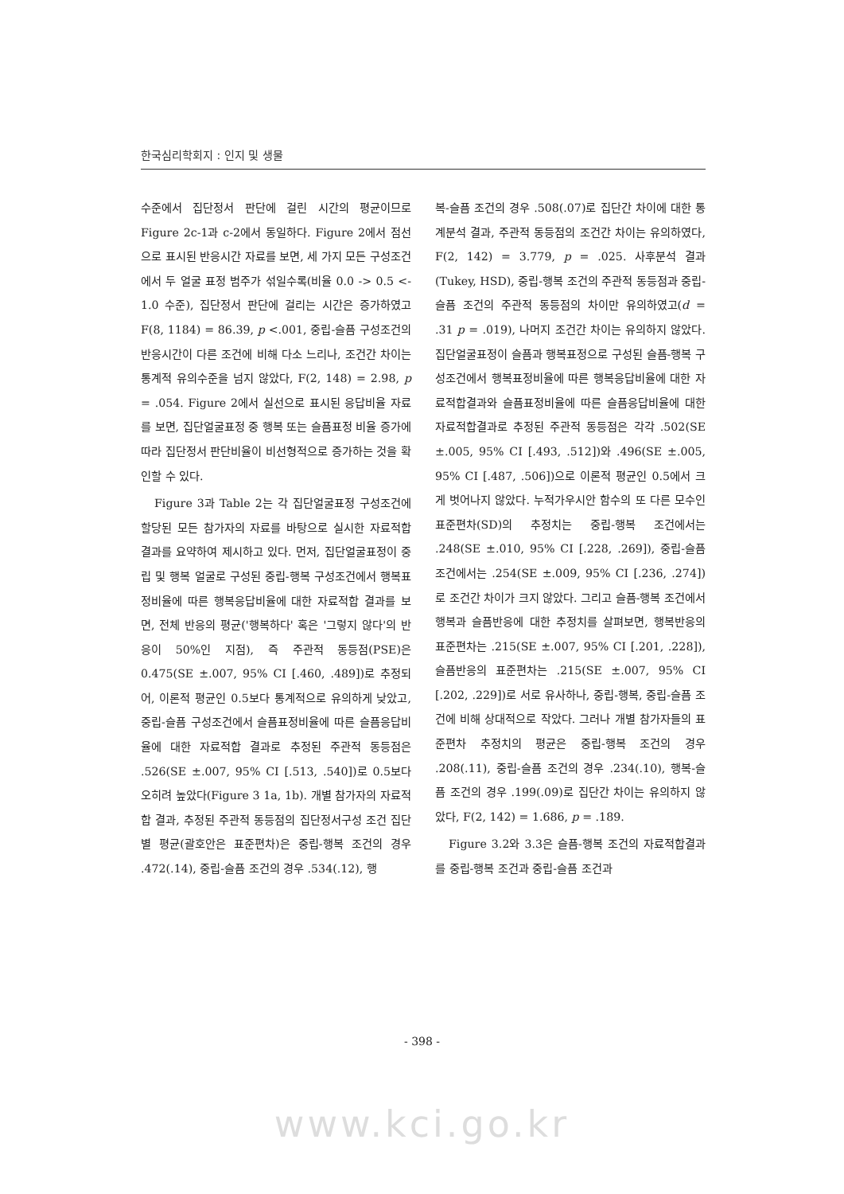한국심리학회지 : 인지 및 생물
수준에서 집단정서 판단에 걸린 시간의 평균이므로 Figure 2c-1과 c-2에서 동일하다. Figure 2에서 점선으로 표시된 반응시간 자료를 보면, 세 가지 모든 구성조건에서 두 얼굴 표정 범주가 섞일수록(비율 0.0 -> 0.5 <- 1.0 수준), 집단정서 판단에 걸리는 시간은 증가하였고 F(8, 1184) = 86.39, p <.001, 중립-슬픔 구성조건의 반응시간이 다른 조건에 비해 다소 느리나, 조건간 차이는 통계적 유의수준을 넘지 않았다, F(2, 148) = 2.98, p = .054. Figure 2에서 실선으로 표시된 응답비율 자료를 보면, 집단얼굴표정 중 행복 또는 슬픔표정 비율 증가에 따라 집단정서 판단비율이 비선형적으로 증가하는 것을 확인할 수 있다.
Figure 3과 Table 2는 각 집단얼굴표정 구성조건에 할당된 모든 참가자의 자료를 바탕으로 실시한 자료적합 결과를 요약하여 제시하고 있다. 먼저, 집단얼굴표정이 중립 및 행복 얼굴로 구성된 중립-행복 구성조건에서 행복표정비율에 따른 행복응답비율에 대한 자료적합 결과를 보면, 전체 반응의 평균('행복하다' 혹은 '그렇지 않다'의 반응이 50%인 지점), 즉 주관적 동등점(PSE)은 0.475(SE ±.007, 95% CI [.460, .489])로 추정되어, 이론적 평균인 0.5보다 통계적으로 유의하게 낮았고, 중립-슬픔 구성조건에서 슬픔표정비율에 따른 슬픔응답비율에 대한 자료적합 결과로 추정된 주관적 동등점은 .526(SE ±.007, 95% CI [.513, .540])로 0.5보다 오히려 높았다(Figure 3 1a, 1b). 개별 참가자의 자료적합 결과, 추정된 주관적 동등점의 집단정서구성 조건 집단별 평균(괄호안은 표준편차)은 중립-행복 조건의 경우 .472(.14), 중립-슬픔 조건의 경우 .534(.12), 행
복-슬픔 조건의 경우 .508(.07)로 집단간 차이에 대한 통계분석 결과, 주관적 동등점의 조건간 차이는 유의하였다, F(2, 142) = 3.779, p = .025. 사후분석 결과(Tukey, HSD), 중립-행복 조건의 주관적 동등점과 중립-슬픔 조건의 주관적 동등점의 차이만 유의하였고(d = .31 p = .019), 나머지 조건간 차이는 유의하지 않았다. 집단얼굴표정이 슬픔과 행복표정으로 구성된 슬픔-행복 구성조건에서 행복표정비율에 따른 행복응답비율에 대한 자료적합결과와 슬픔표정비율에 따른 슬픔응답비율에 대한 자료적합결과로 추정된 주관적 동등점은 각각 .502(SE ±.005, 95% CI [.493, .512])와 .496(SE ±.005, 95% CI [.487, .506])으로 이론적 평균인 0.5에서 크게 벗어나지 않았다. 누적가우시안 함수의 또 다른 모수인 표준편차(SD)의 추정치는 중립-행복 조건에서는 .248(SE ±.010, 95% CI [.228, .269]), 중립-슬픔 조건에서는 .254(SE ±.009, 95% CI [.236, .274])로 조건간 차이가 크지 않았다. 그리고 슬픔-행복 조건에서 행복과 슬픔반응에 대한 추정치를 살펴보면, 행복반응의 표준편차는 .215(SE ±.007, 95% CI [.201, .228]), 슬픔반응의 표준편차는 .215(SE ±.007, 95% CI [.202, .229])로 서로 유사하나, 중립-행복, 중립-슬픔 조건에 비해 상대적으로 작았다. 그러나 개별 참가자들의 표준편차 추정치의 평균은 중립-행복 조건의 경우 .208(.11), 중립-슬픔 조건의 경우 .234(.10), 행복-슬픔 조건의 경우 .199(.09)로 집단간 차이는 유의하지 않았다, F(2, 142) = 1.686, p = .189.
Figure 3.2와 3.3은 슬픔-행복 조건의 자료적합결과를 중립-행복 조건과 중립-슬픔 조건과
- 398 -
www.kci.go.kr